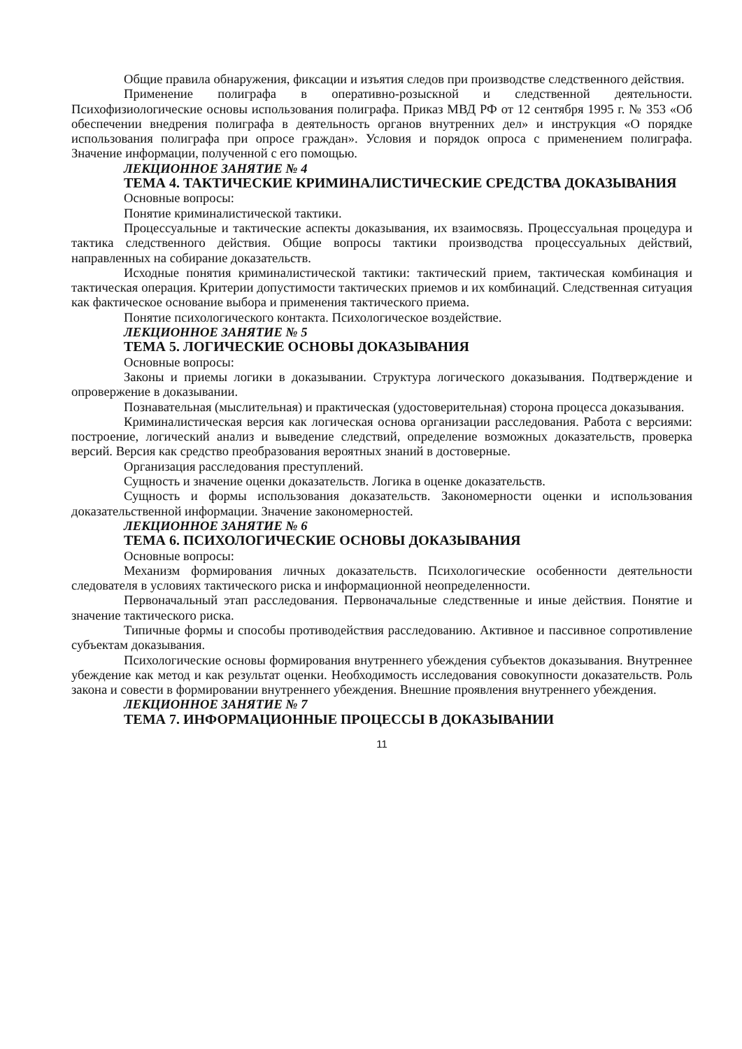Общие правила обнаружения, фиксации и изъятия следов при производстве следственного действия.
Применение полиграфа в оперативно-розыскной и следственной деятельности. Психофизиологические основы использования полиграфа. Приказ МВД РФ от 12 сентября 1995 г. № 353 «Об обеспечении внедрения полиграфа в деятельность органов внутренних дел» и инструкция «О порядке использования полиграфа при опросе граждан». Условия и порядок опроса с применением полиграфа. Значение информации, полученной с его помощью.
ЛЕКЦИОННОЕ ЗАНЯТИЕ № 4
ТЕМА 4. ТАКТИЧЕСКИЕ КРИМИНАЛИСТИЧЕСКИЕ СРЕДСТВА ДОКАЗЫВАНИЯ
Основные вопросы:
Понятие криминалистической тактики.
Процессуальные и тактические аспекты доказывания, их взаимосвязь. Процессуальная процедура и тактика следственного действия. Общие вопросы тактики производства процессуальных действий, направленных на собирание доказательств.
Исходные понятия криминалистической тактики: тактический прием, тактическая комбинация и тактическая операция. Критерии допустимости тактических приемов и их комбинаций. Следственная ситуация как фактическое основание выбора и применения тактического приема.
Понятие психологического контакта. Психологическое воздействие.
ЛЕКЦИОННОЕ ЗАНЯТИЕ № 5
ТЕМА 5. ЛОГИЧЕСКИЕ ОСНОВЫ ДОКАЗЫВАНИЯ
Основные вопросы:
Законы и приемы логики в доказывании. Структура логического доказывания. Подтверждение и опровержение в доказывании.
Познавательная (мыслительная) и практическая (удостоверительная) сторона процесса доказывания.
Криминалистическая версия как логическая основа организации расследования. Работа с версиями: построение, логический анализ и выведение следствий, определение возможных доказательств, проверка версий. Версия как средство преобразования вероятных знаний в достоверные.
Организация расследования преступлений.
Сущность и значение оценки доказательств. Логика в оценке доказательств.
Сущность и формы использования доказательств. Закономерности оценки и использования доказательственной информации. Значение закономерностей.
ЛЕКЦИОННОЕ ЗАНЯТИЕ № 6
ТЕМА 6. ПСИХОЛОГИЧЕСКИЕ ОСНОВЫ ДОКАЗЫВАНИЯ
Основные вопросы:
Механизм формирования личных доказательств. Психологические особенности деятельности следователя в условиях тактического риска и информационной неопределенности.
Первоначальный этап расследования. Первоначальные следственные и иные действия. Понятие и значение тактического риска.
Типичные формы и способы противодействия расследованию. Активное и пассивное сопротивление субъектам доказывания.
Психологические основы формирования внутреннего убеждения субъектов доказывания. Внутреннее убеждение как метод и как результат оценки. Необходимость исследования совокупности доказательств. Роль закона и совести в формировании внутреннего убеждения. Внешние проявления внутреннего убеждения.
ЛЕКЦИОННОЕ ЗАНЯТИЕ № 7
ТЕМА 7. ИНФОРМАЦИОННЫЕ ПРОЦЕССЫ В ДОКАЗЫВАНИИ
11